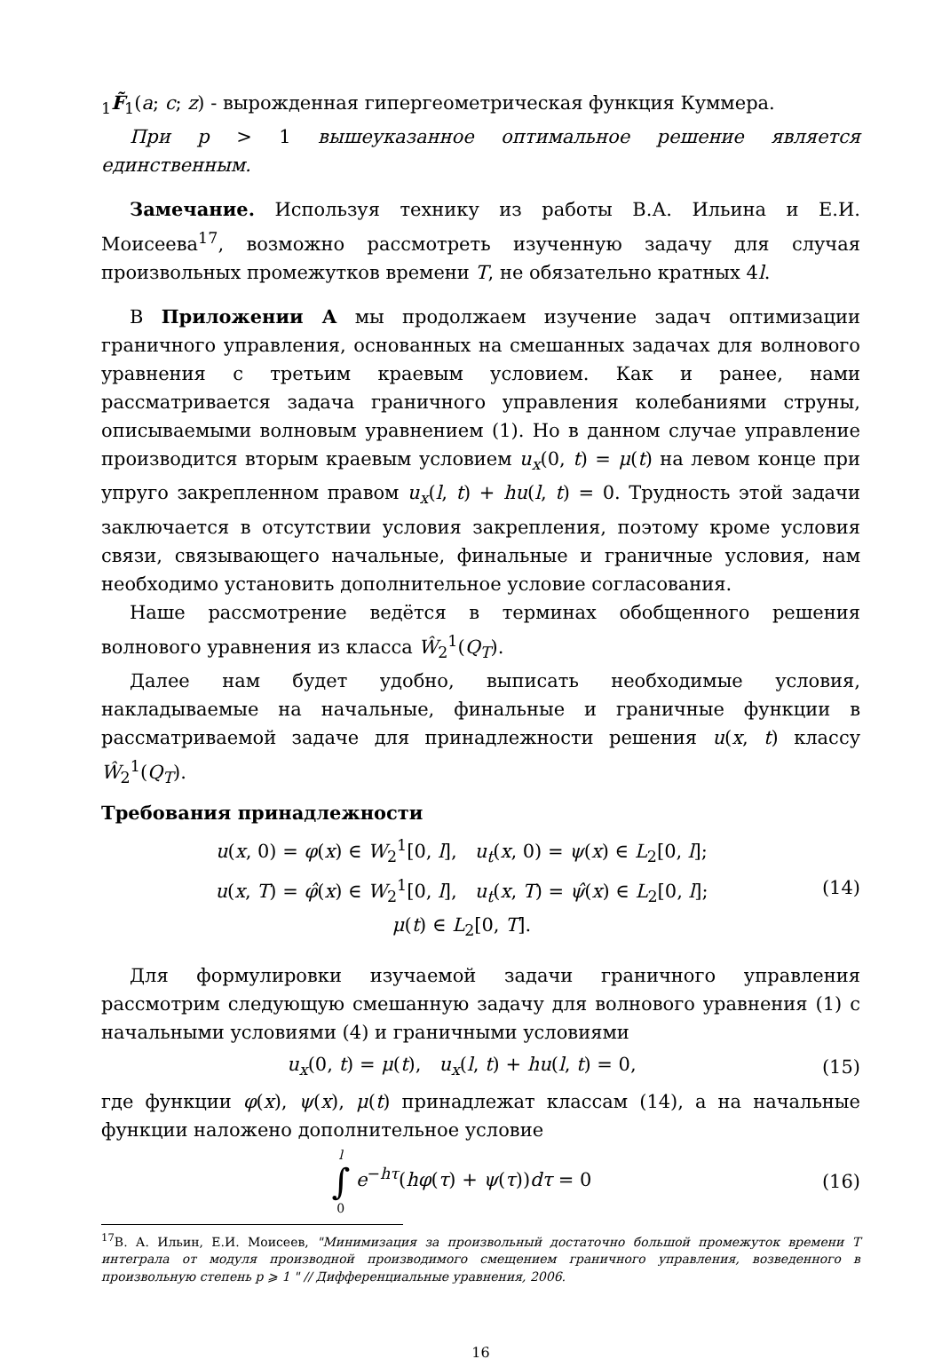<sub>1</sub>F̃<sub>1</sub>(a; c; z) - вырожденная гипергеометрическая функция Куммера.
При p > 1 вышеуказанное оптимальное решение является единственным.
Замечание. Используя технику из работы В.А. Ильина и Е.И. Моисеева<sup>17</sup>, возможно рассмотреть изученную задачу для случая произвольных промежутков времени T, не обязательно кратных 4l.
В Приложении А мы продолжаем изучение задач оптимизации граничного управления, основанных на смешанных задачах для волнового уравнения с третьим краевым условием. Как и ранее, нами рассматривается задача граничного управления колебаниями струны, описываемыми волновым уравнением (1). Но в данном случае управление производится вторым краевым условием u<sub>x</sub>(0, t) = μ(t) на левом конце при упруго закрепленном правом u<sub>x</sub>(l, t) + hu(l, t) = 0. Трудность этой задачи заключается в отсутствии условия закрепления, поэтому кроме условия связи, связывающего начальные, финальные и граничные условия, нам необходимо установить дополнительное условие согласования.
Наше рассмотрение ведётся в терминах обобщенного решения волнового уравнения из класса Ŵ<sub>2</sub><sup>1</sup>(Q<sub>T</sub>).
Далее нам будет удобно, выписать необходимые условия, накладываемые на начальные, финальные и граничные функции в рассматриваемой задаче для принадлежности решения u(x, t) классу Ŵ<sub>2</sub><sup>1</sup>(Q<sub>T</sub>).
Требования принадлежности
u(x, 0) = φ(x) ∈ W<sub>2</sub><sup>1</sup>[0, l], u<sub>t</sub>(x, 0) = ψ(x) ∈ L<sub>2</sub>[0, l];
u(x, T) = φ̂(x) ∈ W<sub>2</sub><sup>1</sup>[0, l], u<sub>t</sub>(x, T) = ψ̂(x) ∈ L<sub>2</sub>[0, l];
μ(t) ∈ L<sub>2</sub>[0, T].
(14)
Для формулировки изучаемой задачи граничного управления рассмотрим следующую смешанную задачу для волнового уравнения (1) с начальными условиями (4) и граничными условиями
u<sub>x</sub>(0, t) = μ(t), u<sub>x</sub>(l, t) + hu(l, t) = 0,
(15)
где функции φ(x), ψ(x), μ(t) принадлежат классам (14), а на начальные функции наложено дополнительное условие
l
∫
0 e<sup>−hτ</sup>(hφ(τ) + ψ(τ))dτ = 0
(16)
<sup>17</sup> В. А. Ильин, Е.И. Моисеев, "Минимизация за произвольный достаточно большой промежуток времени T интеграла от модуля производной производимого смещением граничного управления, возведенного в произвольную степень p ⩾ 1 " // Дифференциальные уравнения, 2006.
16